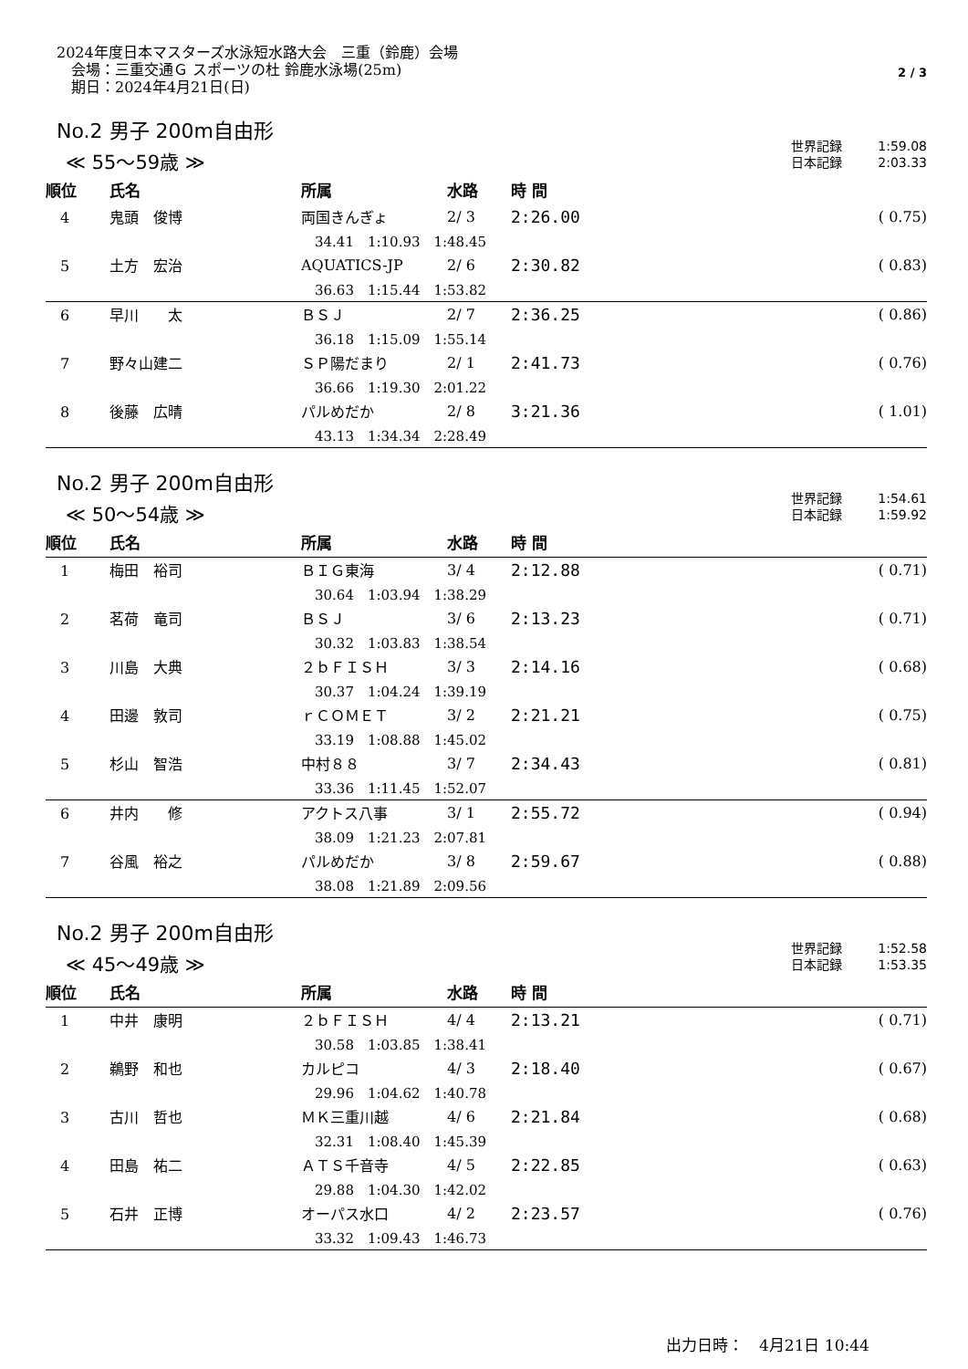2024年度日本マスターズ水泳短水路大会　三重（鈴鹿）会場
　会場：三重交通Ｇ スポーツの杜 鈴鹿水泳場(25m)
　期日：2024年4月21日(日)
2 / 3
No.2 男子 200m自由形
≪ 55～59歳 ≫
世界記録 1:59.08
日本記録 2:03.33
| 順位 | 氏名 | 所属 | 水路 | 時 間 | |
| --- | --- | --- | --- | --- | --- |
| 4 | 鬼頭 俊博 | 両国きんぎょ | 2/ 3 | 2:26.00 | ( 0.75) |
| | | 34.41 1:10.93 1:48.45 | | | |
| 5 | 土方 宏治 | AQUATICS-JP | 2/ 6 | 2:30.82 | ( 0.83) |
| | | 36.63 1:15.44 1:53.82 | | | |
| 6 | 早川 太 | ＢＳＪ | 2/ 7 | 2:36.25 | ( 0.86) |
| | | 36.18 1:15.09 1:55.14 | | | |
| 7 | 野々山建二 | ＳＰ陽だまり | 2/ 1 | 2:41.73 | ( 0.76) |
| | | 36.66 1:19.30 2:01.22 | | | |
| 8 | 後藤 広晴 | パルめだか | 2/ 8 | 3:21.36 | ( 1.01) |
| | | 43.13 1:34.34 2:28.49 | | | |
No.2 男子 200m自由形
≪ 50～54歳 ≫
世界記録 1:54.61
日本記録 1:59.92
| 順位 | 氏名 | 所属 | 水路 | 時 間 | |
| --- | --- | --- | --- | --- | --- |
| 1 | 梅田 裕司 | ＢＩＧ東海 | 3/ 4 | 2:12.88 | ( 0.71) |
| | | 30.64 1:03.94 1:38.29 | | | |
| 2 | 茗荷 竜司 | ＢＳＪ | 3/ 6 | 2:13.23 | ( 0.71) |
| | | 30.32 1:03.83 1:38.54 | | | |
| 3 | 川島 大典 | ２ｂＦＩＳＨ | 3/ 3 | 2:14.16 | ( 0.68) |
| | | 30.37 1:04.24 1:39.19 | | | |
| 4 | 田邊 敦司 | ｒＣＯＭＥＴ | 3/ 2 | 2:21.21 | ( 0.75) |
| | | 33.19 1:08.88 1:45.02 | | | |
| 5 | 杉山 智浩 | 中村８８ | 3/ 7 | 2:34.43 | ( 0.81) |
| | | 33.36 1:11.45 1:52.07 | | | |
| 6 | 井内 修 | アクトス八事 | 3/ 1 | 2:55.72 | ( 0.94) |
| | | 38.09 1:21.23 2:07.81 | | | |
| 7 | 谷風 裕之 | パルめだか | 3/ 8 | 2:59.67 | ( 0.88) |
| | | 38.08 1:21.89 2:09.56 | | | |
No.2 男子 200m自由形
≪ 45～49歳 ≫
世界記録 1:52.58
日本記録 1:53.35
| 順位 | 氏名 | 所属 | 水路 | 時 間 | |
| --- | --- | --- | --- | --- | --- |
| 1 | 中井 康明 | ２ｂＦＩＳＨ | 4/ 4 | 2:13.21 | ( 0.71) |
| | | 30.58 1:03.85 1:38.41 | | | |
| 2 | 鵜野 和也 | カルピコ | 4/ 3 | 2:18.40 | ( 0.67) |
| | | 29.96 1:04.62 1:40.78 | | | |
| 3 | 古川 哲也 | ＭＫ三重川越 | 4/ 6 | 2:21.84 | ( 0.68) |
| | | 32.31 1:08.40 1:45.39 | | | |
| 4 | 田島 祐二 | ＡＴＳ千音寺 | 4/ 5 | 2:22.85 | ( 0.63) |
| | | 29.88 1:04.30 1:42.02 | | | |
| 5 | 石井 正博 | オーパス水口 | 4/ 2 | 2:23.57 | ( 0.76) |
| | | 33.32 1:09.43 1:46.73 | | | |
出力日時：　4月21日 10:44